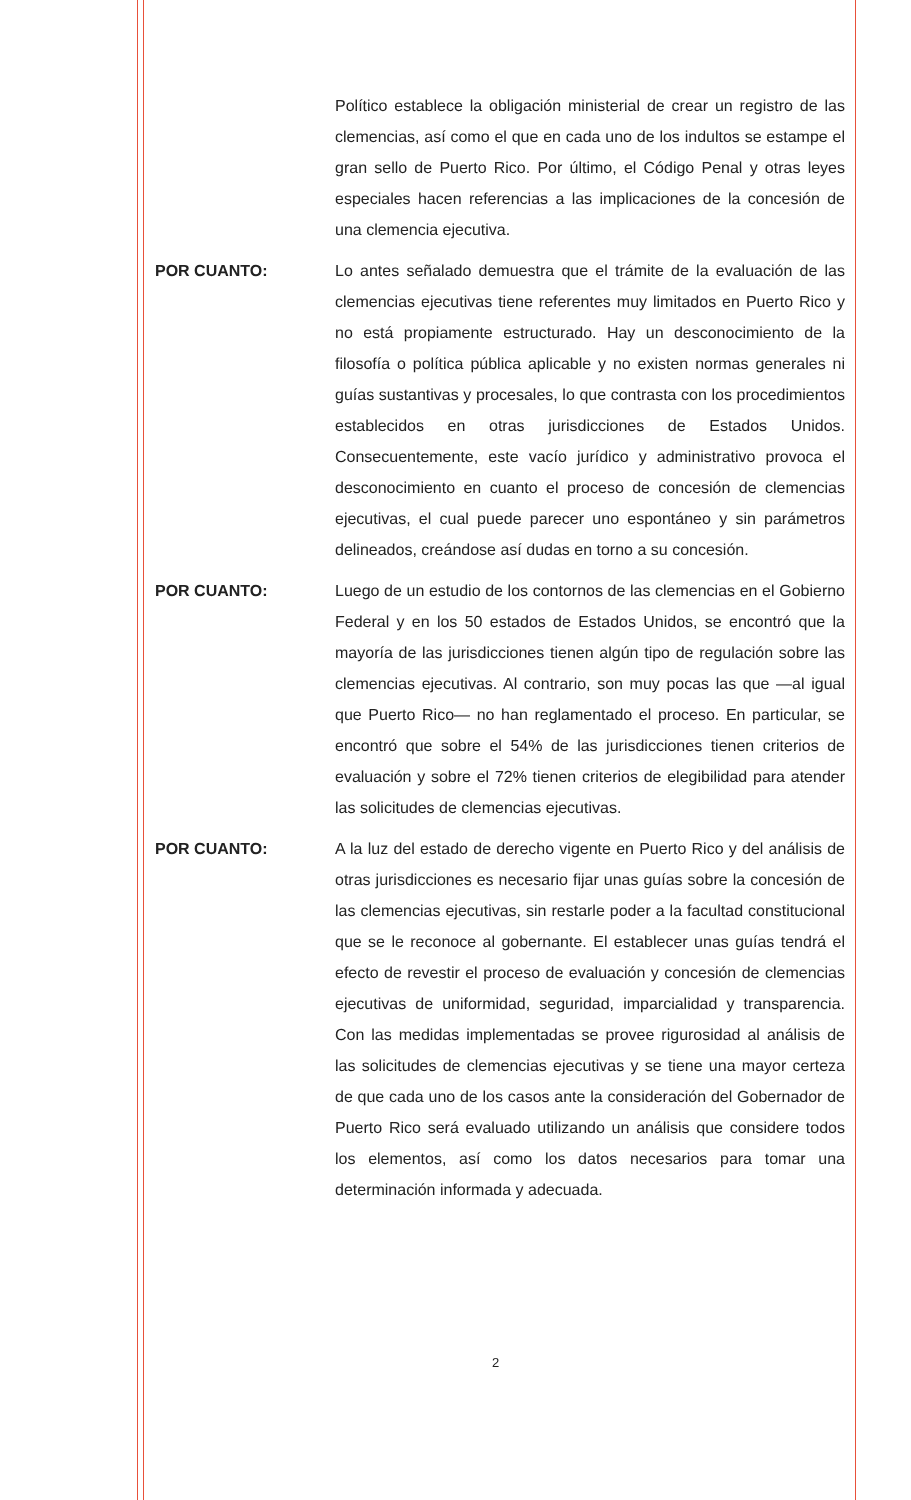Político establece la obligación ministerial de crear un registro de las clemencias, así como el que en cada uno de los indultos se estampe el gran sello de Puerto Rico. Por último, el Código Penal y otras leyes especiales hacen referencias a las implicaciones de la concesión de una clemencia ejecutiva.
POR CUANTO: Lo antes señalado demuestra que el trámite de la evaluación de las clemencias ejecutivas tiene referentes muy limitados en Puerto Rico y no está propiamente estructurado. Hay un desconocimiento de la filosofía o política pública aplicable y no existen normas generales ni guías sustantivas y procesales, lo que contrasta con los procedimientos establecidos en otras jurisdicciones de Estados Unidos. Consecuentemente, este vacío jurídico y administrativo provoca el desconocimiento en cuanto el proceso de concesión de clemencias ejecutivas, el cual puede parecer uno espontáneo y sin parámetros delineados, creándose así dudas en torno a su concesión.
POR CUANTO: Luego de un estudio de los contornos de las clemencias en el Gobierno Federal y en los 50 estados de Estados Unidos, se encontró que la mayoría de las jurisdicciones tienen algún tipo de regulación sobre las clemencias ejecutivas. Al contrario, son muy pocas las que —al igual que Puerto Rico— no han reglamentado el proceso. En particular, se encontró que sobre el 54% de las jurisdicciones tienen criterios de evaluación y sobre el 72% tienen criterios de elegibilidad para atender las solicitudes de clemencias ejecutivas.
POR CUANTO: A la luz del estado de derecho vigente en Puerto Rico y del análisis de otras jurisdicciones es necesario fijar unas guías sobre la concesión de las clemencias ejecutivas, sin restarle poder a la facultad constitucional que se le reconoce al gobernante. El establecer unas guías tendrá el efecto de revestir el proceso de evaluación y concesión de clemencias ejecutivas de uniformidad, seguridad, imparcialidad y transparencia. Con las medidas implementadas se provee rigurosidad al análisis de las solicitudes de clemencias ejecutivas y se tiene una mayor certeza de que cada uno de los casos ante la consideración del Gobernador de Puerto Rico será evaluado utilizando un análisis que considere todos los elementos, así como los datos necesarios para tomar una determinación informada y adecuada.
2